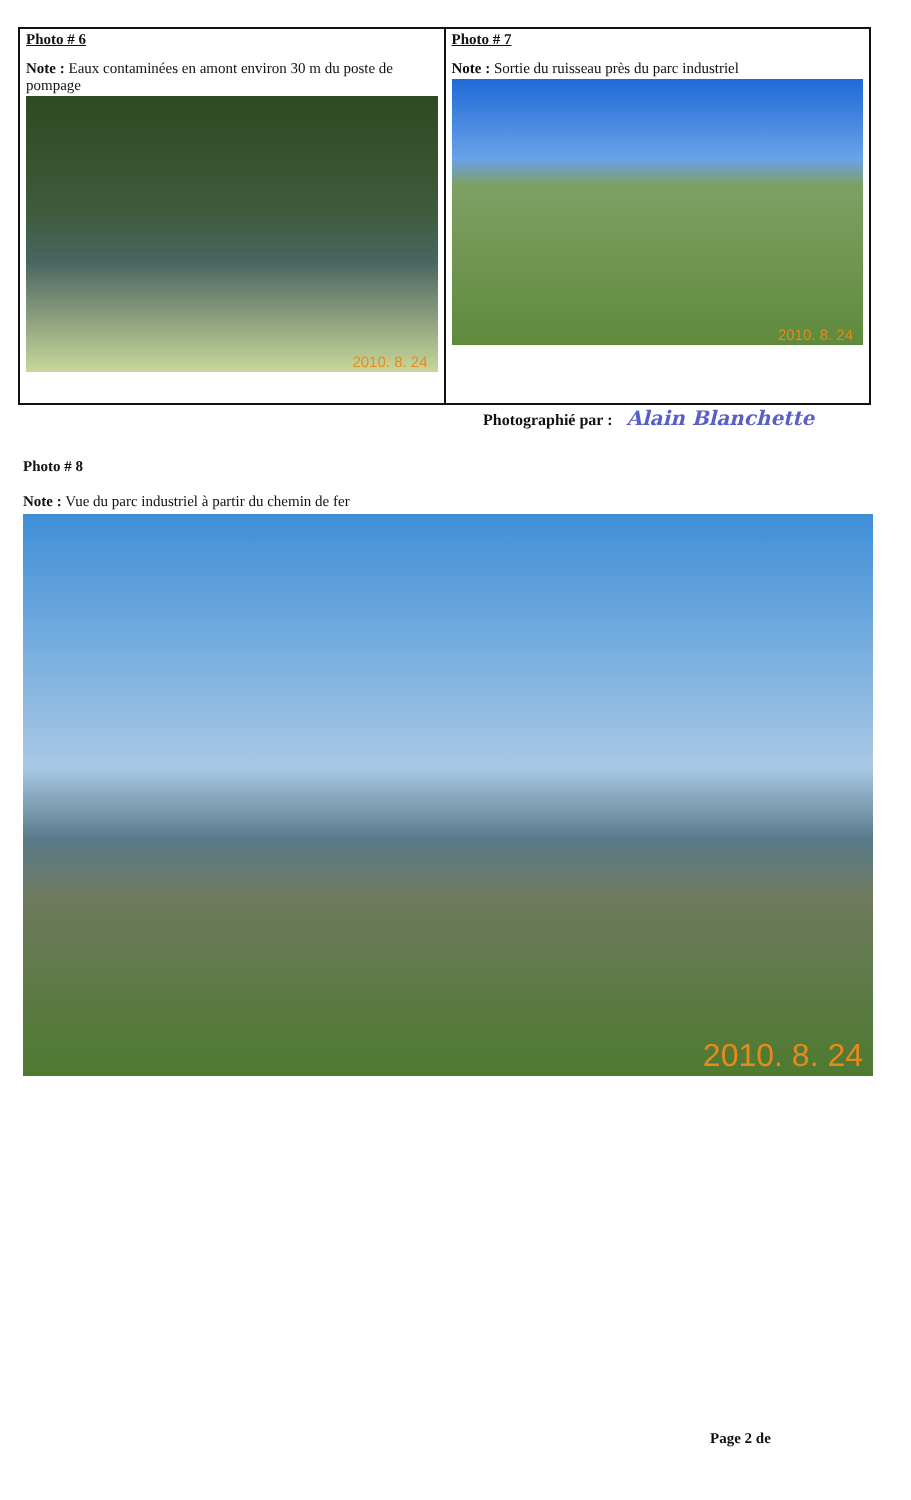| Photo # 6 Note : Eaux contaminées en amont environ 30 m du poste de pompage 2010. 8. 24 | Photo # 7 Note : Sortie du ruisseau près du parc industriel 2010. 8. 24 |
Photographié par : Alain Blanchette
Photo # 8
Note : Vue du parc industriel à partir du chemin de fer
2010. 8. 24
Page 2 de